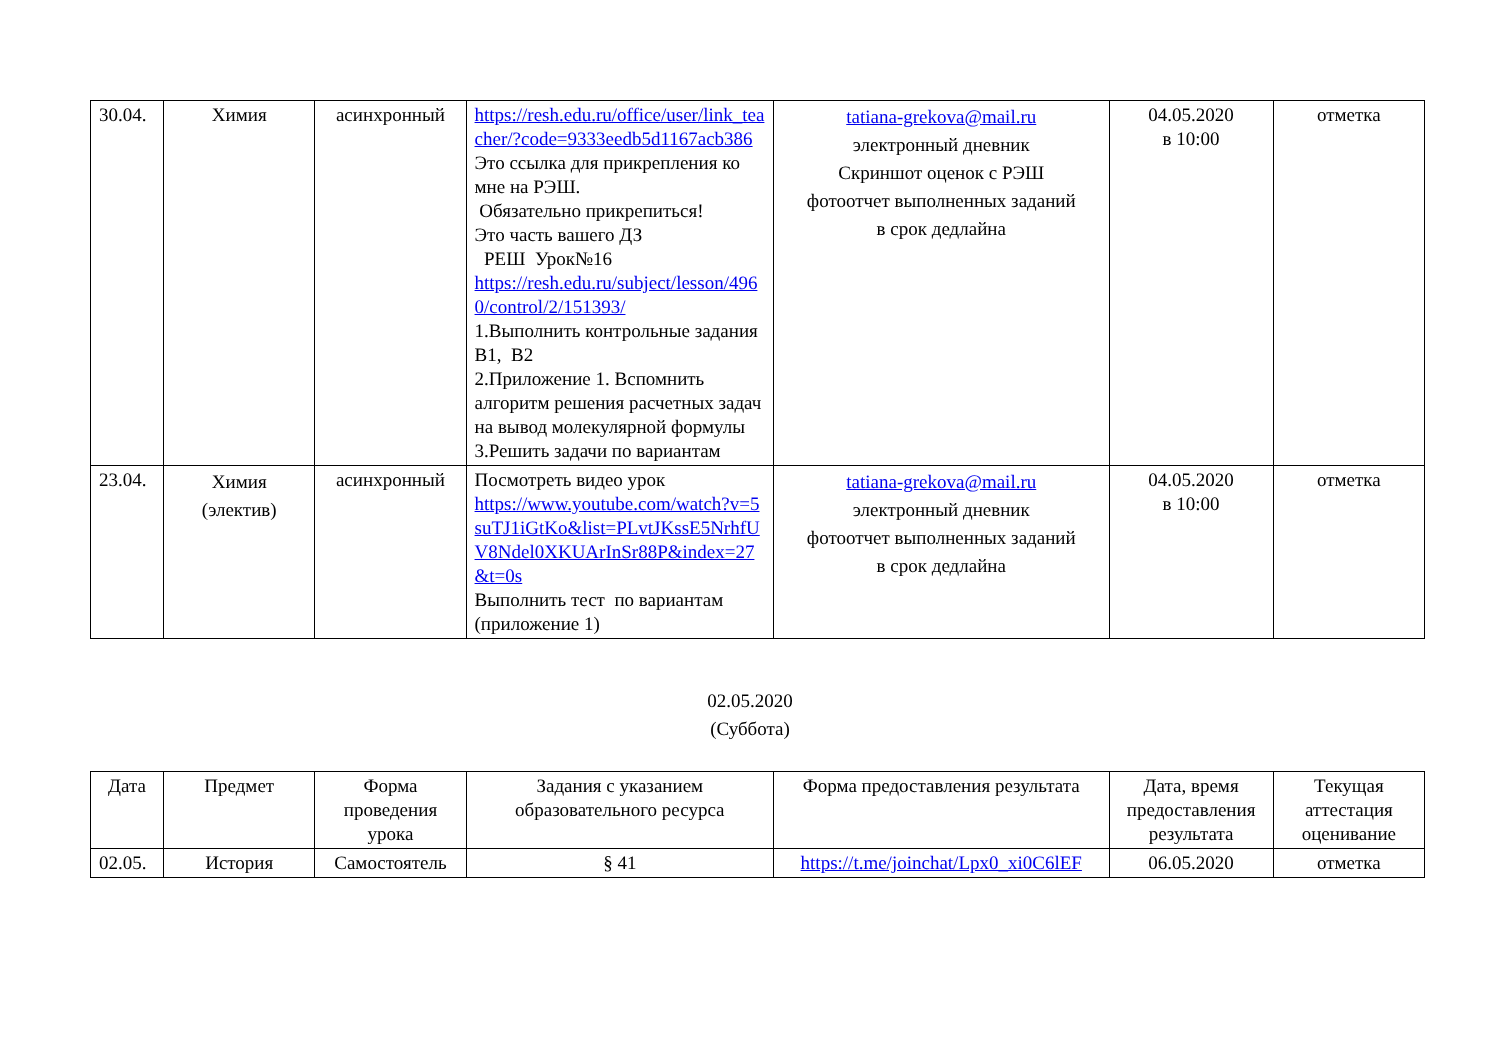| 30.04. | Химия | асинхронный | https://resh.edu.ru/office/user/link_teacher/?code=9333eedb5d1167acb386 Это ссылка для прикрепления ко мне на РЭШ. Обязательно прикрепиться! Это часть вашего ДЗ РЕШ Урок№16 https://resh.edu.ru/subject/lesson/4960/control/2/151393/ 1.Выполнить контрольные задания В1, В2 2.Приложение 1. Вспомнить алгоритм решения расчетных задач на вывод молекулярной формулы 3.Решить задачи по вариантам | tatiana-grekova@mail.ru электронный дневник Скриншот оценок с РЭШ фотоотчет выполненных заданий в срок дедлайна | 04.05.2020 в 10:00 | отметка |
| 23.04. | Химия (электив) | асинхронный | Посмотреть видео урок https://www.youtube.com/watch?v=5suTJ1iGtKo&list=PLvtJKssE5NrhfUV8Ndel0XKUArInSr88P&index=27&t=0s Выполнить тест по вариантам (приложение 1) | tatiana-grekova@mail.ru электронный дневник фотоотчет выполненных заданий в срок дедлайна | 04.05.2020 в 10:00 | отметка |
02.05.2020
(Суббота)
| Дата | Предмет | Форма проведения урока | Задания с указанием образовательного ресурса | Форма предоставления результата | Дата, время предоставления результата | Текущая аттестация оценивание |
| --- | --- | --- | --- | --- | --- | --- |
| 02.05. | История | Самостоятель | § 41 | https://t.me/joinchat/Lpx0_xi0C6lEF | 06.05.2020 | отметка |